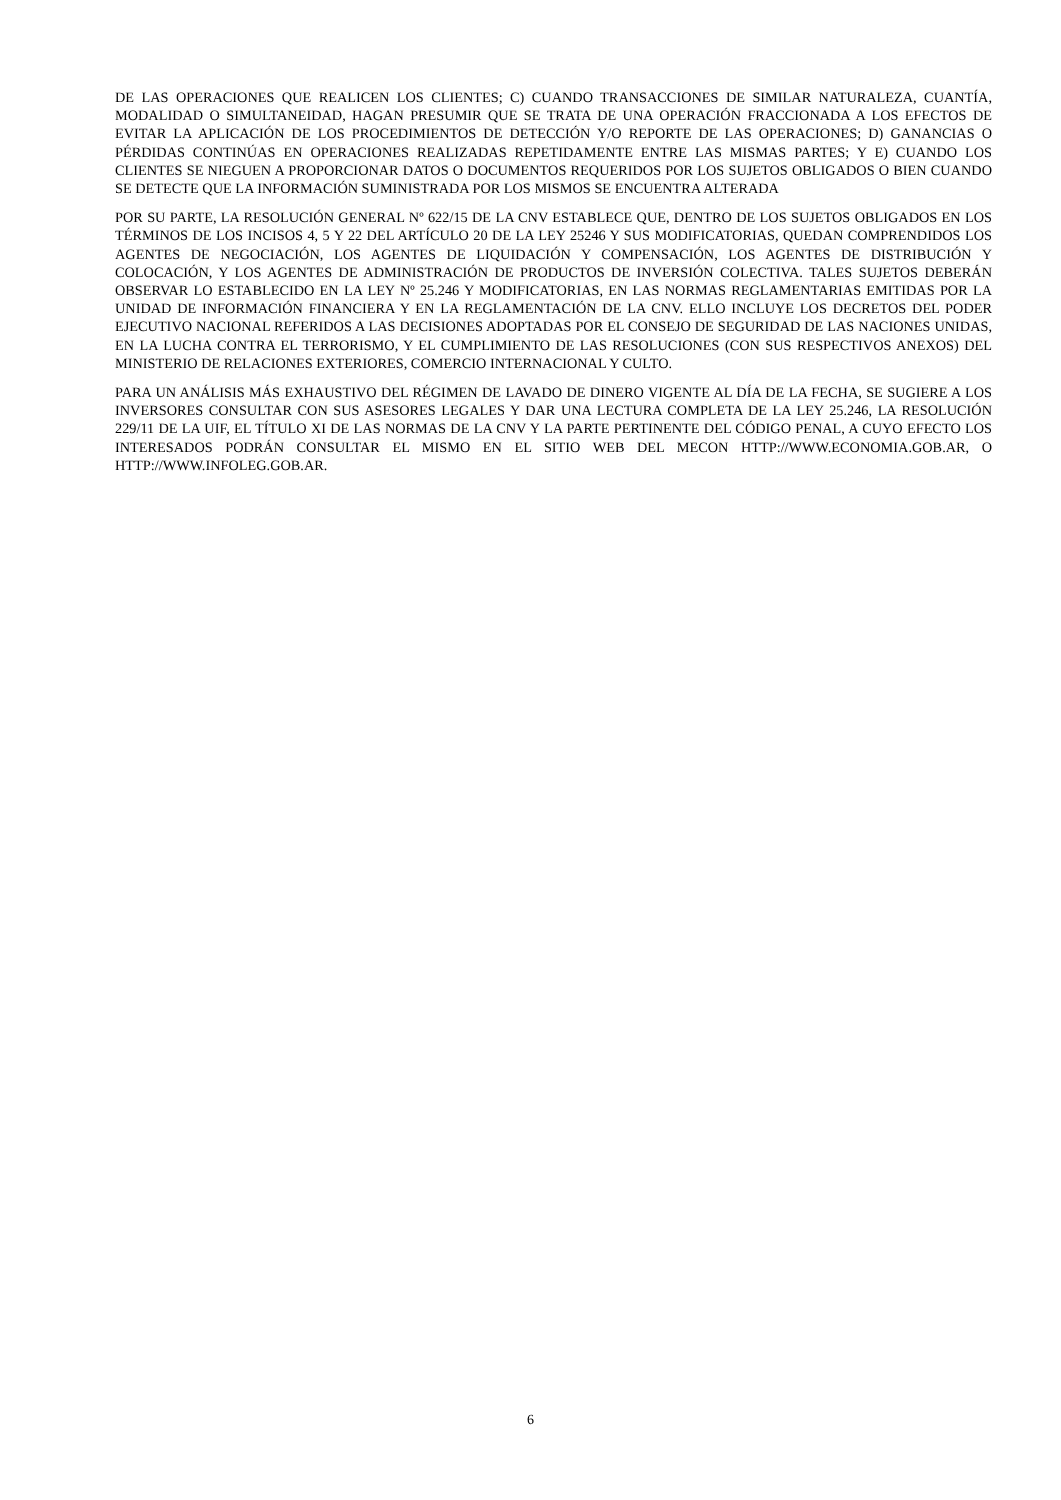DE LAS OPERACIONES QUE REALICEN LOS CLIENTES; C) CUANDO TRANSACCIONES DE SIMILAR NATURALEZA, CUANTÍA, MODALIDAD O SIMULTANEIDAD, HAGAN PRESUMIR QUE SE TRATA DE UNA OPERACIÓN FRACCIONADA A LOS EFECTOS DE EVITAR LA APLICACIÓN DE LOS PROCEDIMIENTOS DE DETECCIÓN Y/O REPORTE DE LAS OPERACIONES; D) GANANCIAS O PÉRDIDAS CONTINÚAS EN OPERACIONES REALIZADAS REPETIDAMENTE ENTRE LAS MISMAS PARTES; Y E) CUANDO LOS CLIENTES SE NIEGUEN A PROPORCIONAR DATOS O DOCUMENTOS REQUERIDOS POR LOS SUJETOS OBLIGADOS O BIEN CUANDO SE DETECTE QUE LA INFORMACIÓN SUMINISTRADA POR LOS MISMOS SE ENCUENTRA ALTERADA
POR SU PARTE, LA RESOLUCIÓN GENERAL Nº 622/15 DE LA CNV ESTABLECE QUE, DENTRO DE LOS SUJETOS OBLIGADOS EN LOS TÉRMINOS DE LOS INCISOS 4, 5 Y 22 DEL ARTÍCULO 20 DE LA LEY 25246 Y SUS MODIFICATORIAS, QUEDAN COMPRENDIDOS LOS AGENTES DE NEGOCIACIÓN, LOS AGENTES DE LIQUIDACIÓN Y COMPENSACIÓN, LOS AGENTES DE DISTRIBUCIÓN Y COLOCACIÓN, Y LOS AGENTES DE ADMINISTRACIÓN DE PRODUCTOS DE INVERSIÓN COLECTIVA. TALES SUJETOS DEBERÁN OBSERVAR LO ESTABLECIDO EN LA LEY Nº 25.246 Y MODIFICATORIAS, EN LAS NORMAS REGLAMENTARIAS EMITIDAS POR LA UNIDAD DE INFORMACIÓN FINANCIERA Y EN LA REGLAMENTACIÓN DE LA CNV. ELLO INCLUYE LOS DECRETOS DEL PODER EJECUTIVO NACIONAL REFERIDOS A LAS DECISIONES ADOPTADAS POR EL CONSEJO DE SEGURIDAD DE LAS NACIONES UNIDAS, EN LA LUCHA CONTRA EL TERRORISMO, Y EL CUMPLIMIENTO DE LAS RESOLUCIONES (CON SUS RESPECTIVOS ANEXOS) DEL MINISTERIO DE RELACIONES EXTERIORES, COMERCIO INTERNACIONAL Y CULTO.
PARA UN ANÁLISIS MÁS EXHAUSTIVO DEL RÉGIMEN DE LAVADO DE DINERO VIGENTE AL DÍA DE LA FECHA, SE SUGIERE A LOS INVERSORES CONSULTAR CON SUS ASESORES LEGALES Y DAR UNA LECTURA COMPLETA DE LA LEY 25.246, LA RESOLUCIÓN 229/11 DE LA UIF, EL TÍTULO XI DE LAS NORMAS DE LA CNV Y LA PARTE PERTINENTE DEL CÓDIGO PENAL, A CUYO EFECTO LOS INTERESADOS PODRÁN CONSULTAR EL MISMO EN EL SITIO WEB DEL MECON HTTP://WWW.ECONOMIA.GOB.AR, O HTTP://WWW.INFOLEG.GOB.AR.
6